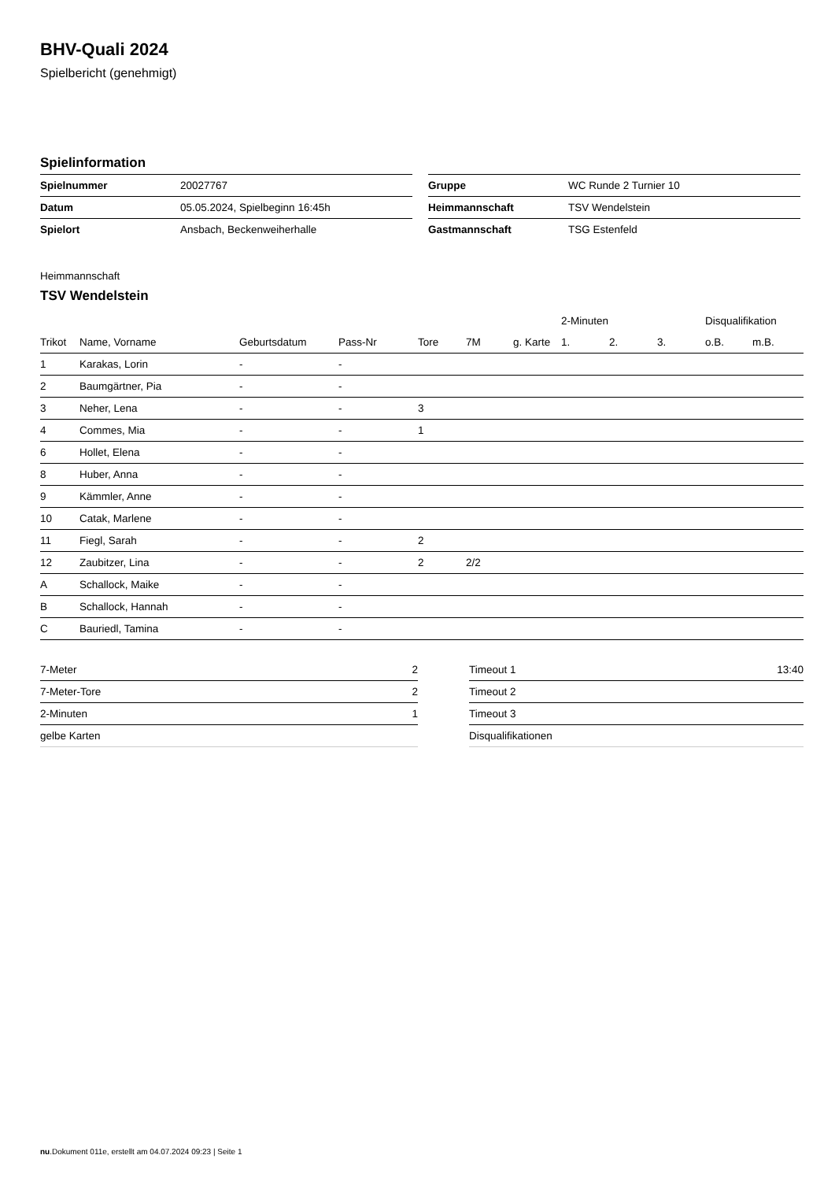BHV-Quali 2024
Spielbericht (genehmigt)
Spielinformation
| Spielnummer | 20027767 |
| Datum | 05.05.2024, Spielbeginn 16:45h |
| Spielort | Ansbach, Beckenweiherhalle |
| Gruppe | WC Runde 2 Turnier 10 |
| Heimmannschaft | TSV Wendelstein |
| Gastmannschaft | TSG Estenfeld |
Heimmannschaft
TSV Wendelstein
| | | | | | | | 2-Minuten | | | Disqualifikation | |
| --- | --- | --- | --- | --- | --- | --- | --- | --- | --- | --- | --- |
| Trikot | Name, Vorname | Geburtsdatum | Pass-Nr | Tore | 7M | g. Karte | 1. | 2. | 3. | o.B. | m.B. |
| 1 | Karakas, Lorin | - | - | | | | | | | | |
| 2 | Baumgärtner, Pia | - | - | | | | | | | | |
| 3 | Neher, Lena | - | - | 3 | | | | | | | |
| 4 | Commes, Mia | - | - | 1 | | | | | | | |
| 6 | Hollet, Elena | - | - | | | | | | | | |
| 8 | Huber, Anna | - | - | | | | | | | | |
| 9 | Kämmler, Anne | - | - | | | | | | | | |
| 10 | Catak, Marlene | - | - | | | | | | | | |
| 11 | Fiegl, Sarah | - | - | 2 | | | | | | | |
| 12 | Zaubitzer, Lina | - | - | 2 | 2/2 | | | | | | |
| A | Schallock, Maike | - | - | | | | | | | | |
| B | Schallock, Hannah | - | - | | | | | | | | |
| C | Bauriedl, Tamina | - | - | | | | | | | | |
| 7-Meter | 2 |
| 7-Meter-Tore | 2 |
| 2-Minuten | 1 |
| gelbe Karten | |
| Timeout 1 | 13:40 |
| Timeout 2 | |
| Timeout 3 | |
| Disqualifikationen | |
nu.Dokument 011e, erstellt am 04.07.2024 09:23 | Seite 1